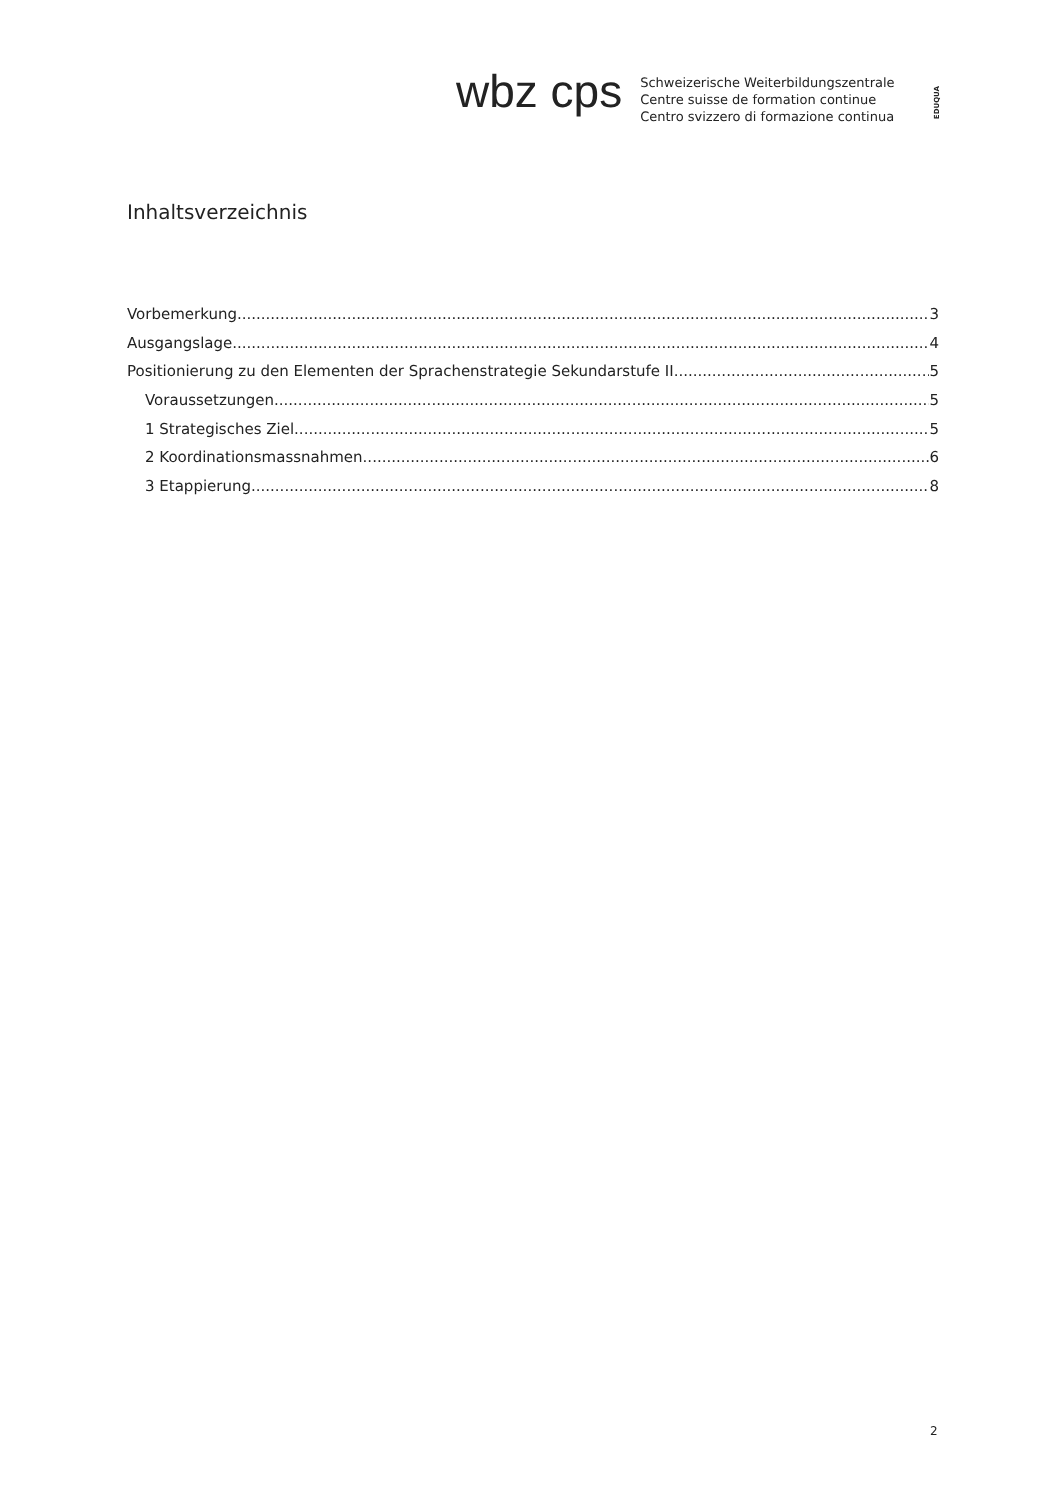wbz cps
Schweizerische Weiterbildungszentrale
Centre suisse de formation continue
Centro svizzero di formazione continua
EDUQUA
Inhaltsverzeichnis
Vorbemerkung 3
Ausgangslage 4
Positionierung zu den Elementen der Sprachenstrategie Sekundarstufe II 5
Voraussetzungen 5
1 Strategisches Ziel 5
2 Koordinationsmassnahmen 6
3 Etappierung 8
2